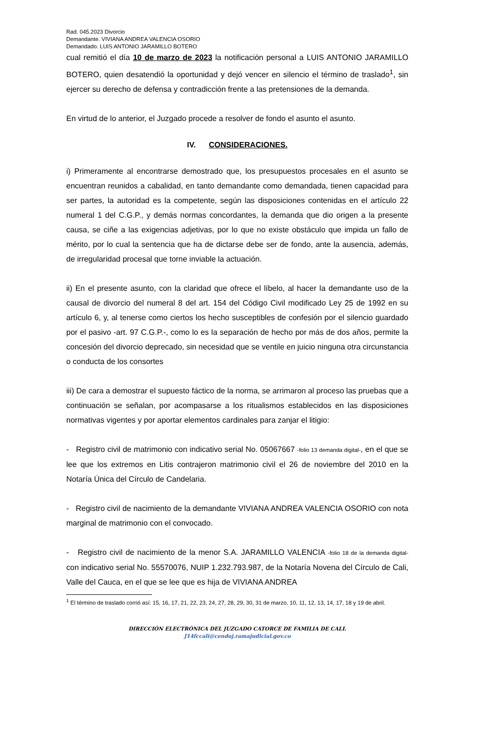Rad. 045.2023 Divorcio
Demandante. VIVIANA ANDREA VALENCIA OSORIO
Demandado. LUIS ANTONIO JARAMILLO BOTERO
cual remitió el día 10 de marzo de 2023 la notificación personal a LUIS ANTONIO JARAMILLO BOTERO, quien desatendió la oportunidad y dejó vencer en silencio el término de traslado<sup>1</sup>, sin ejercer su derecho de defensa y contradicción frente a las pretensiones de la demanda.
En virtud de lo anterior, el Juzgado procede a resolver de fondo el asunto el asunto.
IV. CONSIDERACIONES.
i) Primeramente al encontrarse demostrado que, los presupuestos procesales en el asunto se encuentran reunidos a cabalidad, en tanto demandante como demandada, tienen capacidad para ser partes, la autoridad es la competente, según las disposiciones contenidas en el artículo 22 numeral 1 del C.G.P., y demás normas concordantes, la demanda que dio origen a la presente causa, se ciñe a las exigencias adjetivas, por lo que no existe obstáculo que impida un fallo de mérito, por lo cual la sentencia que ha de dictarse debe ser de fondo, ante la ausencia, además, de irregularidad procesal que torne inviable la actuación.
ii) En el presente asunto, con la claridad que ofrece el líbelo, al hacer la demandante uso de la causal de divorcio del numeral 8 del art. 154 del Código Civil modificado Ley 25 de 1992 en su artículo 6, y, al tenerse como ciertos los hecho susceptibles de confesión por el silencio guardado por el pasivo -art. 97 C.G.P.-, como lo es la separación de hecho por más de dos años, permite la concesión del divorcio deprecado, sin necesidad que se ventile en juicio ninguna otra circunstancia o conducta de los consortes
iii) De cara a demostrar el supuesto fáctico de la norma, se arrimaron al proceso las pruebas que a continuación se señalan, por acompasarse a los ritualismos establecidos en las disposiciones normativas vigentes y por aportar elementos cardinales para zanjar el litigio:
- Registro civil de matrimonio con indicativo serial No. 05067667 -folio 13 demanda digital-, en el que se lee que los extremos en Litis contrajeron matrimonio civil el 26 de noviembre del 2010 en la Notaría Única del Círculo de Candelaria.
- Registro civil de nacimiento de la demandante VIVIANA ANDREA VALENCIA OSORIO con nota marginal de matrimonio con el convocado.
- Registro civil de nacimiento de la menor S.A. JARAMILLO VALENCIA -folio 18 de la demanda digital- con indicativo serial No. 55570076, NUIP 1.232.793.987, de la Notaría Novena del Círculo de Cali, Valle del Cauca, en el que se lee que es hija de VIVIANA ANDREA
<sup>1</sup> El término de traslado corrió así: 15, 16, 17, 21, 22, 23, 24, 27, 28, 29, 30, 31 de marzo, 10, 11, 12, 13, 14, 17, 18 y 19 de abril.
DIRECCIÓN ELECTRÓNICA DEL JUZGADO CATORCE DE FAMILIA DE CALI.
J14fccali@cendoj.ramajudicial.gov.co